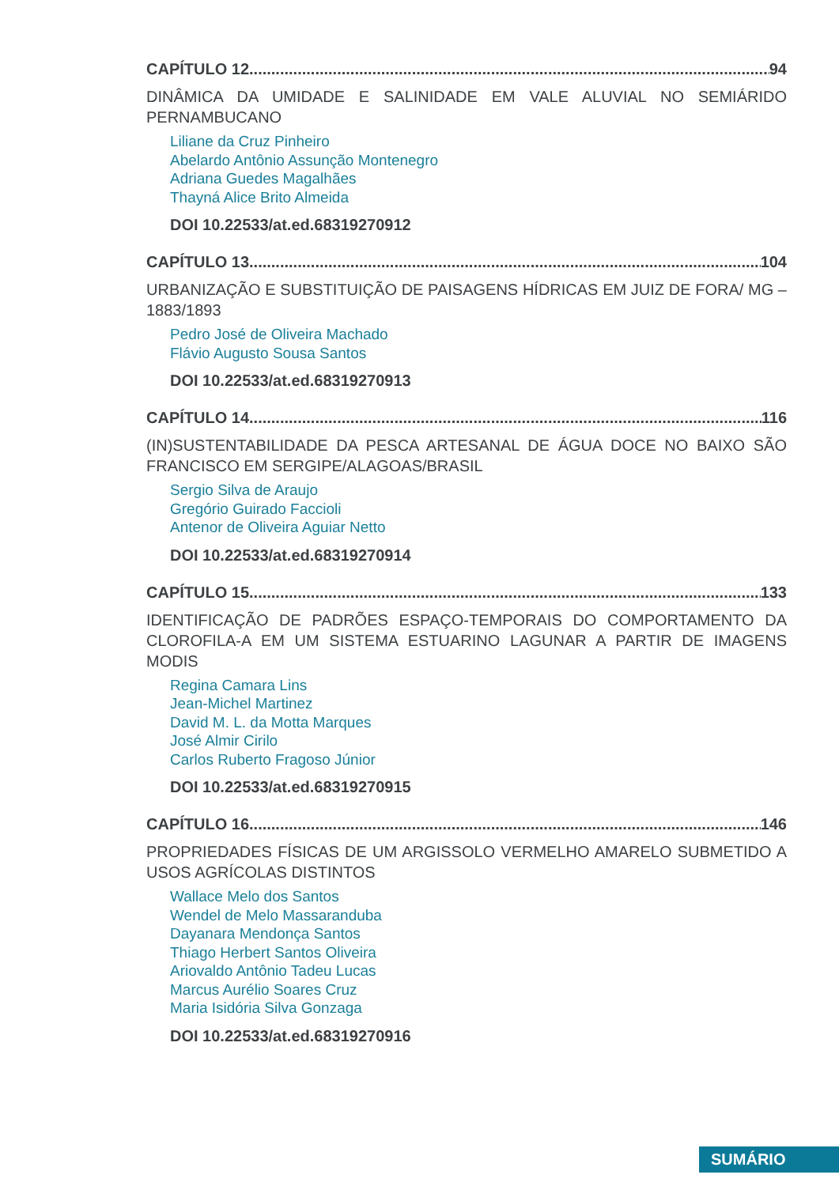CAPÍTULO 12 94
DINÂMICA DA UMIDADE E SALINIDADE EM VALE ALUVIAL NO SEMIÁRIDO PERNAMBUCANO
Liliane da Cruz Pinheiro
Abelardo Antônio Assunção Montenegro
Adriana Guedes Magalhães
Thayná Alice Brito Almeida
DOI 10.22533/at.ed.68319270912
CAPÍTULO 13 104
URBANIZAÇÃO E SUBSTITUIÇÃO DE PAISAGENS HÍDRICAS EM JUIZ DE FORA/ MG – 1883/1893
Pedro José de Oliveira Machado
Flávio Augusto Sousa Santos
DOI 10.22533/at.ed.68319270913
CAPÍTULO 14 116
(IN)SUSTENTABILIDADE DA PESCA ARTESANAL DE ÁGUA DOCE NO BAIXO SÃO FRANCISCO EM SERGIPE/ALAGOAS/BRASIL
Sergio Silva de Araujo
Gregório Guirado Faccioli
Antenor de Oliveira Aguiar Netto
DOI 10.22533/at.ed.68319270914
CAPÍTULO 15 133
IDENTIFICAÇÃO DE PADRÕES ESPAÇO-TEMPORAIS DO COMPORTAMENTO DA CLOROFILA-A EM UM SISTEMA ESTUARINO LAGUNAR A PARTIR DE IMAGENS MODIS
Regina Camara Lins
Jean-Michel Martinez
David M. L. da Motta Marques
José Almir Cirilo
Carlos Ruberto Fragoso Júnior
DOI 10.22533/at.ed.68319270915
CAPÍTULO 16 146
PROPRIEDADES FÍSICAS DE UM ARGISSOLO VERMELHO AMARELO SUBMETIDO A USOS AGRÍCOLAS DISTINTOS
Wallace Melo dos Santos
Wendel de Melo Massaranduba
Dayanara Mendonça Santos
Thiago Herbert Santos Oliveira
Ariovaldo Antônio Tadeu Lucas
Marcus Aurélio Soares Cruz
Maria Isidória Silva Gonzaga
DOI 10.22533/at.ed.68319270916
SUMÁRIO